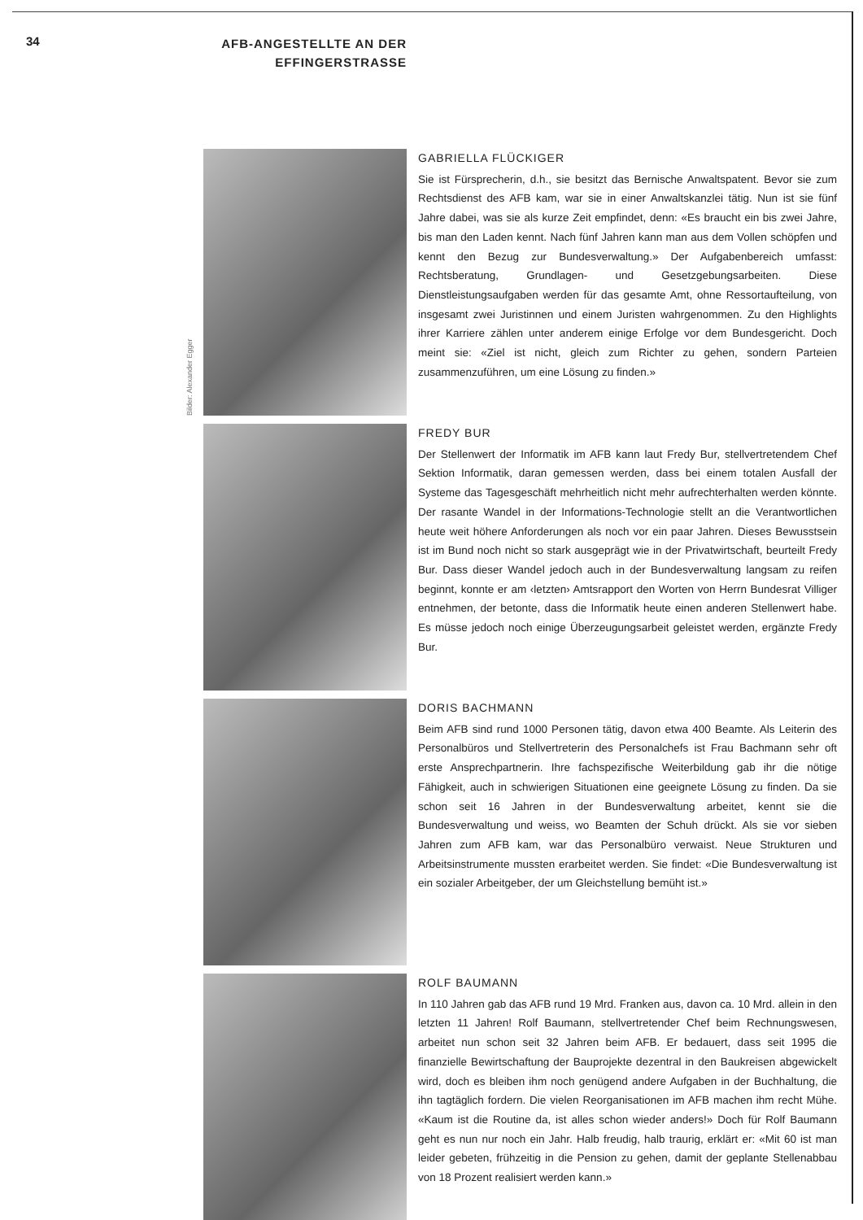34
AFB-ANGESTELLTE AN DER EFFINGERSTRASSE
Bilder: Alexander Egger
GABRIELLA FLÜCKIGER
Sie ist Fürsprecherin, d.h., sie besitzt das Bernische Anwaltspatent. Bevor sie zum Rechtsdienst des AFB kam, war sie in einer Anwaltskanzlei tätig. Nun ist sie fünf Jahre dabei, was sie als kurze Zeit empfindet, denn: «Es braucht ein bis zwei Jahre, bis man den Laden kennt. Nach fünf Jahren kann man aus dem Vollen schöpfen und kennt den Bezug zur Bundesverwaltung.» Der Aufgabenbereich umfasst: Rechtsberatung, Grundlagen- und Gesetzgebungsarbeiten. Diese Dienstleistungsaufgaben werden für das gesamte Amt, ohne Ressortaufteilung, von insgesamt zwei Juristinnen und einem Juristen wahrgenommen. Zu den Highlights ihrer Karriere zählen unter anderem einige Erfolge vor dem Bundesgericht. Doch meint sie: «Ziel ist nicht, gleich zum Richter zu gehen, sondern Parteien zusammenzuführen, um eine Lösung zu finden.»
FREDY BUR
Der Stellenwert der Informatik im AFB kann laut Fredy Bur, stellvertretendem Chef Sektion Informatik, daran gemessen werden, dass bei einem totalen Ausfall der Systeme das Tagesgeschäft mehrheitlich nicht mehr aufrechterhalten werden könnte. Der rasante Wandel in der Informations-Technologie stellt an die Verantwortlichen heute weit höhere Anforderungen als noch vor ein paar Jahren. Dieses Bewusstsein ist im Bund noch nicht so stark ausgeprägt wie in der Privatwirtschaft, beurteilt Fredy Bur. Dass dieser Wandel jedoch auch in der Bundesverwaltung langsam zu reifen beginnt, konnte er am ‹letzten› Amtsrapport den Worten von Herrn Bundesrat Villiger entnehmen, der betonte, dass die Informatik heute einen anderen Stellenwert habe. Es müsse jedoch noch einige Überzeugungsarbeit geleistet werden, ergänzte Fredy Bur.
DORIS BACHMANN
Beim AFB sind rund 1000 Personen tätig, davon etwa 400 Beamte. Als Leiterin des Personalbüros und Stellvertreterin des Personalchefs ist Frau Bachmann sehr oft erste Ansprechpartnerin. Ihre fachspezifische Weiterbildung gab ihr die nötige Fähigkeit, auch in schwierigen Situationen eine geeignete Lösung zu finden. Da sie schon seit 16 Jahren in der Bundesverwaltung arbeitet, kennt sie die Bundesverwaltung und weiss, wo Beamten der Schuh drückt. Als sie vor sieben Jahren zum AFB kam, war das Personalbüro verwaist. Neue Strukturen und Arbeitsinstrumente mussten erarbeitet werden. Sie findet: «Die Bundesverwaltung ist ein sozialer Arbeitgeber, der um Gleichstellung bemüht ist.»
ROLF BAUMANN
In 110 Jahren gab das AFB rund 19 Mrd. Franken aus, davon ca. 10 Mrd. allein in den letzten 11 Jahren! Rolf Baumann, stellvertretender Chef beim Rechnungswesen, arbeitet nun schon seit 32 Jahren beim AFB. Er bedauert, dass seit 1995 die finanzielle Bewirtschaftung der Bauprojekte dezentral in den Baukreisen abgewickelt wird, doch es bleiben ihm noch genügend andere Aufgaben in der Buchhaltung, die ihn tagtäglich fordern. Die vielen Reorganisationen im AFB machen ihm recht Mühe. «Kaum ist die Routine da, ist alles schon wieder anders!» Doch für Rolf Baumann geht es nun nur noch ein Jahr. Halb freudig, halb traurig, erklärt er: «Mit 60 ist man leider gebeten, frühzeitig in die Pension zu gehen, damit der geplante Stellenabbau von 18 Prozent realisiert werden kann.»